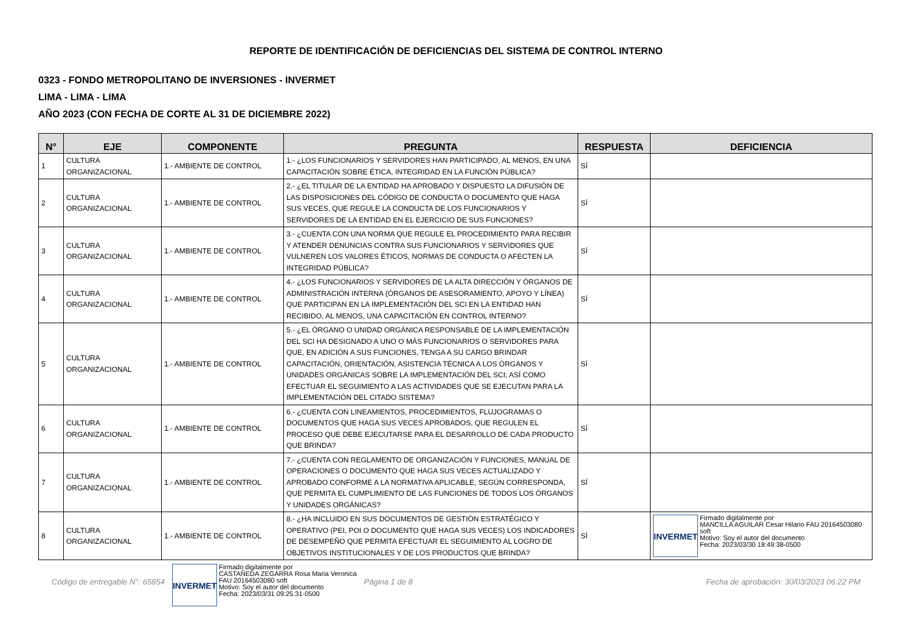REPORTE DE IDENTIFICACIÓN DE DEFICIENCIAS DEL SISTEMA DE CONTROL INTERNO
0323 - FONDO METROPOLITANO DE INVERSIONES - INVERMET
LIMA - LIMA - LIMA
AÑO 2023 (CON FECHA DE CORTE AL 31 DE DICIEMBRE 2022)
| N° | EJE | COMPONENTE | PREGUNTA | RESPUESTA | DEFICIENCIA |
| --- | --- | --- | --- | --- | --- |
| 1 | CULTURA ORGANIZACIONAL | 1.- AMBIENTE DE CONTROL | 1.- ¿LOS FUNCIONARIOS Y SERVIDORES HAN PARTICIPADO, AL MENOS, EN UNA CAPACITACIÓN SOBRE ÉTICA, INTEGRIDAD EN LA FUNCIÓN PÚBLICA? | SÍ | |
| 2 | CULTURA ORGANIZACIONAL | 1.- AMBIENTE DE CONTROL | 2.- ¿EL TITULAR DE LA ENTIDAD HA APROBADO Y DISPUESTO LA DIFUSIÓN DE LAS DISPOSICIONES DEL CÓDIGO DE CONDUCTA O DOCUMENTO QUE HAGA SUS VECES, QUE REGULE LA CONDUCTA DE LOS FUNCIONARIOS Y SERVIDORES DE LA ENTIDAD EN EL EJERCICIO DE SUS FUNCIONES? | SÍ | |
| 3 | CULTURA ORGANIZACIONAL | 1.- AMBIENTE DE CONTROL | 3.- ¿CUENTA CON UNA NORMA QUE REGULE EL PROCEDIMIENTO PARA RECIBIR Y ATENDER DENUNCIAS CONTRA SUS FUNCIONARIOS Y SERVIDORES QUE VULNEREN LOS VALORES ÉTICOS, NORMAS DE CONDUCTA O AFECTEN LA INTEGRIDAD PÚBLICA? | SÍ | |
| 4 | CULTURA ORGANIZACIONAL | 1.- AMBIENTE DE CONTROL | 4.- ¿LOS FUNCIONARIOS Y SERVIDORES DE LA ALTA DIRECCIÓN Y ÓRGANOS DE ADMINISTRACIÓN INTERNA (ÓRGANOS DE ASESORAMIENTO, APOYO Y LÍNEA) QUE PARTICIPAN EN LA IMPLEMENTACIÓN DEL SCI EN LA ENTIDAD HAN RECIBIDO, AL MENOS, UNA CAPACITACIÓN EN CONTROL INTERNO? | SÍ | |
| 5 | CULTURA ORGANIZACIONAL | 1.- AMBIENTE DE CONTROL | 5.- ¿EL ÓRGANO O UNIDAD ORGÁNICA RESPONSABLE DE LA IMPLEMENTACIÓN DEL SCI HA DESIGNADO A UNO O MÁS FUNCIONARIOS O SERVIDORES PARA QUE, EN ADICIÓN A SUS FUNCIONES, TENGA A SU CARGO BRINDAR CAPACITACIÓN, ORIENTACIÓN, ASISTENCIA TÉCNICA A LOS ÓRGANOS Y UNIDADES ORGÁNICAS SOBRE LA IMPLEMENTACIÓN DEL SCI; ASÍ COMO EFECTUAR EL SEGUIMIENTO A LAS ACTIVIDADES QUE SE EJECUTAN PARA LA IMPLEMENTACIÓN DEL CITADO SISTEMA? | SÍ | |
| 6 | CULTURA ORGANIZACIONAL | 1.- AMBIENTE DE CONTROL | 6.- ¿CUENTA CON LINEAMIENTOS, PROCEDIMIENTOS, FLUJOGRAMAS O DOCUMENTOS QUE HAGA SUS VECES APROBADOS, QUE REGULEN EL PROCESO QUE DEBE EJECUTARSE PARA EL DESARROLLO DE CADA PRODUCTO QUE BRINDA? | SÍ | |
| 7 | CULTURA ORGANIZACIONAL | 1.- AMBIENTE DE CONTROL | 7.- ¿CUENTA CON REGLAMENTO DE ORGANIZACIÓN Y FUNCIONES, MANUAL DE OPERACIONES O DOCUMENTO QUE HAGA SUS VECES ACTUALIZADO Y APROBADO CONFORME A LA NORMATIVA APLICABLE, SEGÚN CORRESPONDA, QUE PERMITA EL CUMPLIMIENTO DE LAS FUNCIONES DE TODOS LOS ÓRGANOS Y UNIDADES ORGÁNICAS? | SÍ | |
| 8 | CULTURA ORGANIZACIONAL | 1.- AMBIENTE DE CONTROL | 8.- ¿HA INCLUIDO EN SUS DOCUMENTOS DE GESTIÓN ESTRATÉGICO Y OPERATIVO (PEI, POI O DOCUMENTO QUE HAGA SUS VECES) LOS INDICADORES DE DESEMPEÑO QUE PERMITA EFECTUAR EL SEGUIMIENTO AL LOGRO DE OBJETIVOS INSTITUCIONALES Y DE LOS PRODUCTOS QUE BRINDA? | SÍ | INVERMET Firmado digitalmente por MANCILLA AGUILAR Cesar Hilario FAU 20164503080 soft Motivo: Soy el autor del documento Fecha: 2023/03/30 18:49:38-0500 |
Código de entregable N°: 65854
INVERMET
Firmado digitalmente por
CASTAÑEDA ZEGARRA Rosa Maria Veronica
FAU 20164503080 soft
Motivo: Soy el autor del documento
Fecha: 2023/03/31 09:25:31-0500
Página 1 de 8 Fecha de aprobación: 30/03/2023 06:22 PM